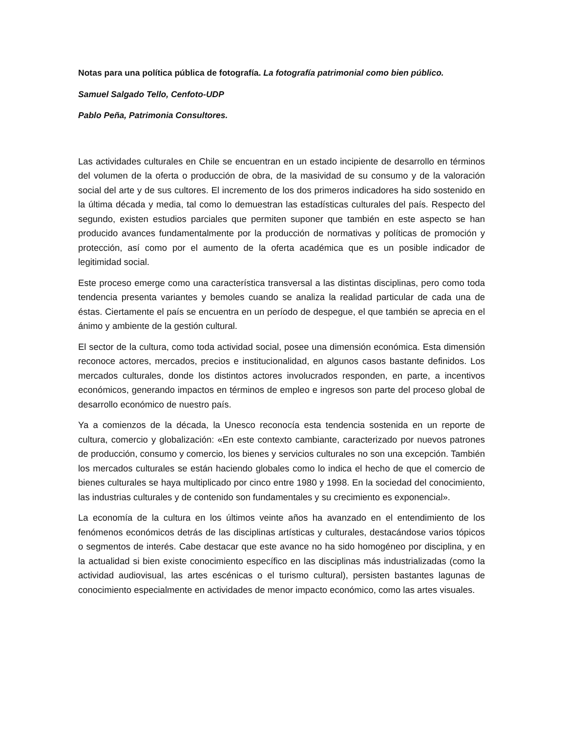Notas para una política pública de fotografía. La fotografía patrimonial como bien público.
Samuel Salgado Tello, Cenfoto-UDP
Pablo Peña, Patrimonia Consultores.
Las actividades culturales en Chile se encuentran en un estado incipiente de desarrollo en términos del volumen de la oferta o producción de obra, de la masividad de su consumo y de la valoración social del arte y de sus cultores. El incremento de los dos primeros indicadores ha sido sostenido en la última década y media, tal como lo demuestran las estadísticas culturales del país. Respecto del segundo, existen estudios parciales que permiten suponer que también en este aspecto se han producido avances fundamentalmente por la producción de normativas y políticas de promoción y protección, así como por el aumento de la oferta académica que es un posible indicador de legitimidad social.
Este proceso emerge como una característica transversal a las distintas disciplinas, pero como toda tendencia presenta variantes y bemoles cuando se analiza la realidad particular de cada una de éstas. Ciertamente el país se encuentra en un período de despegue, el que también se aprecia en el ánimo y ambiente de la gestión cultural.
El sector de la cultura, como toda actividad social, posee una dimensión económica. Esta dimensión reconoce actores, mercados, precios e institucionalidad, en algunos casos bastante definidos. Los mercados culturales, donde los distintos actores involucrados responden, en parte, a incentivos económicos, generando impactos en términos de empleo e ingresos son parte del proceso global de desarrollo económico de nuestro país.
Ya a comienzos de la década, la Unesco reconocía esta tendencia sostenida en un reporte de cultura, comercio y globalización: «En este contexto cambiante, caracterizado por nuevos patrones de producción, consumo y comercio, los bienes y servicios culturales no son una excepción. También los mercados culturales se están haciendo globales como lo indica el hecho de que el comercio de bienes culturales se haya multiplicado por cinco entre 1980 y 1998. En la sociedad del conocimiento, las industrias culturales y de contenido son fundamentales y su crecimiento es exponencial».
La economía de la cultura en los últimos veinte años ha avanzado en el entendimiento de los fenómenos económicos detrás de las disciplinas artísticas y culturales, destacándose varios tópicos o segmentos de interés. Cabe destacar que este avance no ha sido homogéneo por disciplina, y en la actualidad si bien existe conocimiento específico en las disciplinas más industrializadas (como la actividad audiovisual, las artes escénicas o el turismo cultural), persisten bastantes lagunas de conocimiento especialmente en actividades de menor impacto económico, como las artes visuales.